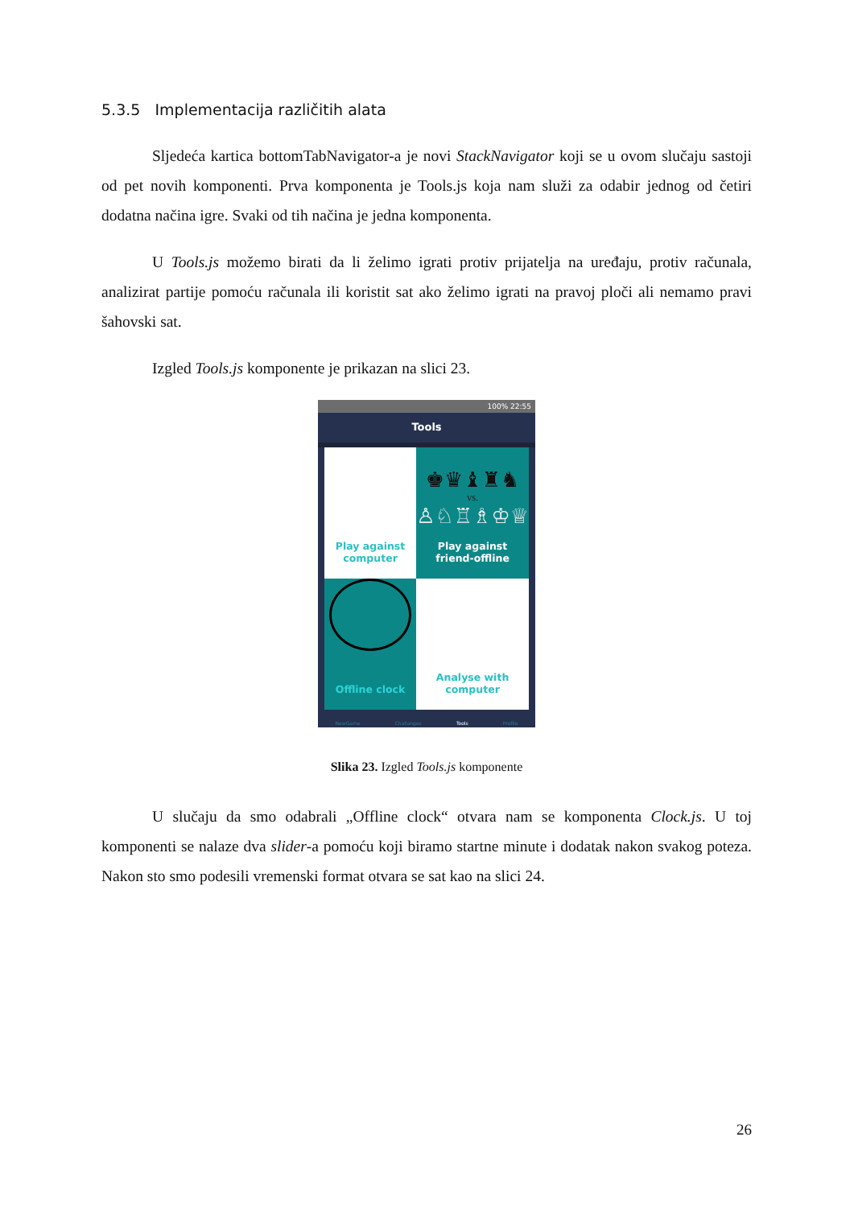5.3.5 Implementacija različitih alata
Sljedeća kartica bottomTabNavigator-a je novi StackNavigator koji se u ovom slučaju sastoji od pet novih komponenti. Prva komponenta je Tools.js koja nam služi za odabir jednog od četiri dodatna načina igre. Svaki od tih načina je jedna komponenta.
U Tools.js možemo birati da li želimo igrati protiv prijatelja na uređaju, protiv računala, analizirat partije pomoću računala ili koristit sat ako želimo igrati na pravoj ploči ali nemamo pravi šahovski sat.
Izgled Tools.js komponente je prikazan na slici 23.
100% 22:55
Tools
Play against
computer
♚♛♝♜♞
vs.
♙♘♖♗♔♕
Play against
friend-offline
Offline clock
Analyse with
computer
NewGame Challanges Tools Profile
Slika 23. Izgled Tools.js komponente
U slučaju da smo odabrali „Offline clock“ otvara nam se komponenta Clock.js. U toj komponenti se nalaze dva slider-a pomoću koji biramo startne minute i dodatak nakon svakog poteza. Nakon sto smo podesili vremenski format otvara se sat kao na slici 24.
26